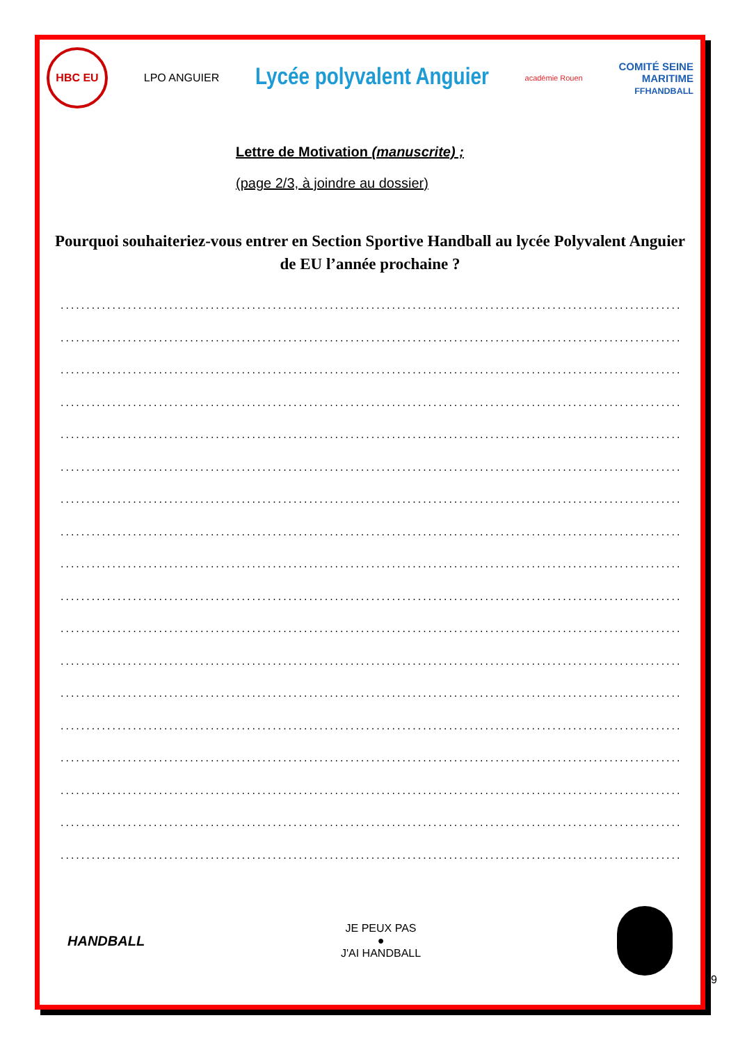HBC EU
LPO ANGUIER
Lycée polyvalent Anguier
académie Rouen
COMITÉ SEINE
MARITIME
FFHANDBALL
Lettre de Motivation (manuscrite) ;
(page 2/3, à joindre au dossier)
Pourquoi souhaiteriez-vous entrer en Section Sportive Handball au lycée Polyvalent Anguier de EU l’année prochaine ?
............................................................................................................................................
............................................................................................................................................
............................................................................................................................................
............................................................................................................................................
............................................................................................................................................
............................................................................................................................................
............................................................................................................................................
............................................................................................................................................
............................................................................................................................................
............................................................................................................................................
............................................................................................................................................
............................................................................................................................................
............................................................................................................................................
............................................................................................................................................
............................................................................................................................................
............................................................................................................................................
............................................................................................................................................
............................................................................................................................................
HANDBALL
JE PEUX PAS
●
J'AI HANDBALL
9